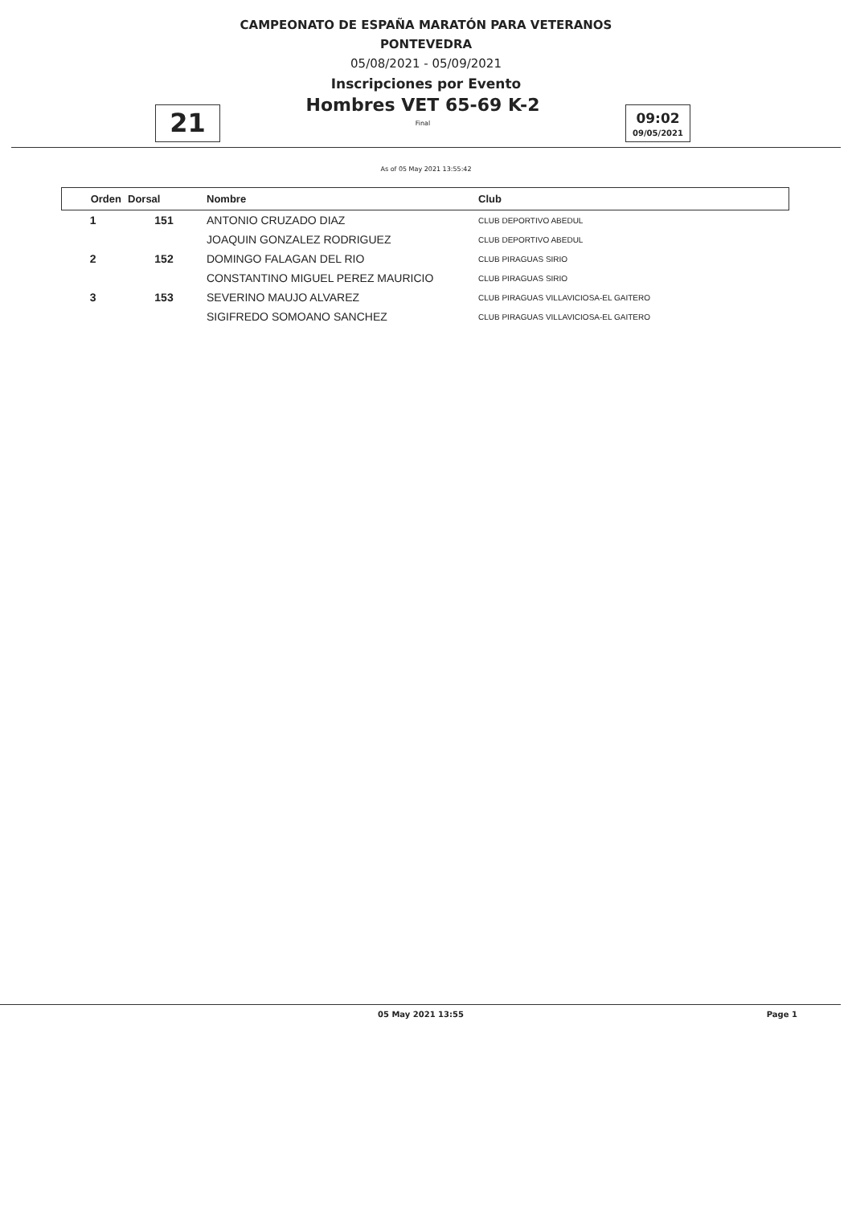CAMPEONATO DE ESPAÑA MARATÓN PARA VETERANOS
PONTEVEDRA
05/08/2021 - 05/09/2021
Inscripciones por Evento
21
Hombres VET 65-69 K-2
Final
09:02
09/05/2021
As of 05 May 2021 13:55:42
| Orden | Dorsal | Nombre | Club |
| --- | --- | --- | --- |
| 1 | 151 | ANTONIO CRUZADO DIAZ | CLUB DEPORTIVO ABEDUL |
| | | JOAQUIN GONZALEZ RODRIGUEZ | CLUB DEPORTIVO ABEDUL |
| 2 | 152 | DOMINGO FALAGAN DEL RIO | CLUB PIRAGUAS SIRIO |
| | | CONSTANTINO MIGUEL PEREZ MAURICIO | CLUB PIRAGUAS SIRIO |
| 3 | 153 | SEVERINO MAUJO ALVAREZ | CLUB PIRAGUAS VILLAVICIOSA-EL GAITERO |
| | | SIGIFREDO SOMOANO SANCHEZ | CLUB PIRAGUAS VILLAVICIOSA-EL GAITERO |
05 May 2021 13:55 Page 1